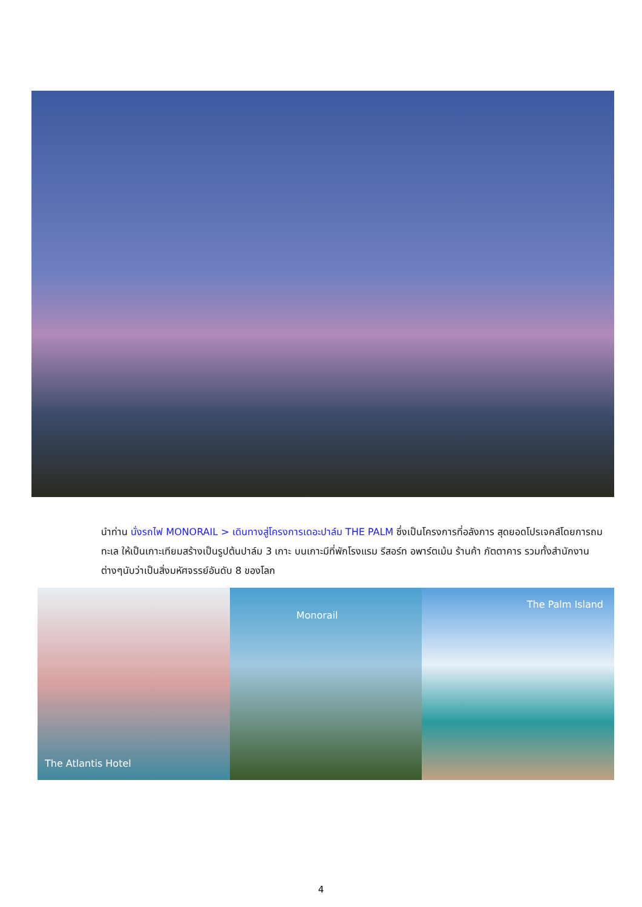นำท่าน นั่งรถไฟ MONORAIL > เดินทางสู่โครงการเดอะปาล์ม THE PALM ซึ่งเป็นโครงการที่อลังการ สุดยอดโปรเจคส์โดยการถมทะเล ให้เป็นเกาะเทียมสร้างเป็นรูปต้นปาล์ม 3 เกาะ บนเกาะมีที่พักโรงแรม รีสอร์ท อพาร์ตเม้น ร้านค้า ภัตตาคาร รวมทั้งสำนักงาน ต่างๆนับว่าเป็นสิ่งมหัศจรรย์อันดับ 8 ของโลก
The Atlantis Hotel
Monorail
The Palm Island
4